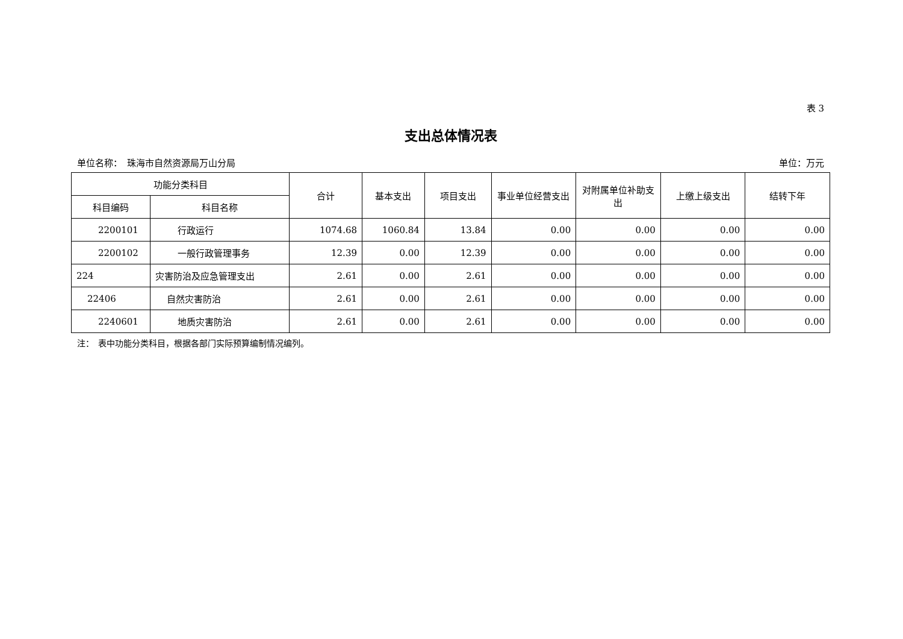表 3
支出总体情况表
单位名称：　珠海市自然资源局万山分局 单位：万元
| 功能分类科目 | | 合计 | 基本支出 | 项目支出 | 事业单位经营支出 | 对附属单位补助支出 | 上缴上级支出 | 结转下年 |
| --- | --- | --- | --- | --- | --- | --- | --- | --- |
| 科目编码 | 科目名称 | | | | | | | |
| 2200101 | 行政运行 | 1074.68 | 1060.84 | 13.84 | 0.00 | 0.00 | 0.00 | 0.00 |
| 2200102 | 一般行政管理事务 | 12.39 | 0.00 | 12.39 | 0.00 | 0.00 | 0.00 | 0.00 |
| 224 | 灾害防治及应急管理支出 | 2.61 | 0.00 | 2.61 | 0.00 | 0.00 | 0.00 | 0.00 |
| 22406 | 自然灾害防治 | 2.61 | 0.00 | 2.61 | 0.00 | 0.00 | 0.00 | 0.00 |
| 2240601 | 地质灾害防治 | 2.61 | 0.00 | 2.61 | 0.00 | 0.00 | 0.00 | 0.00 |
注：　表中功能分类科目，根据各部门实际预算编制情况编列。